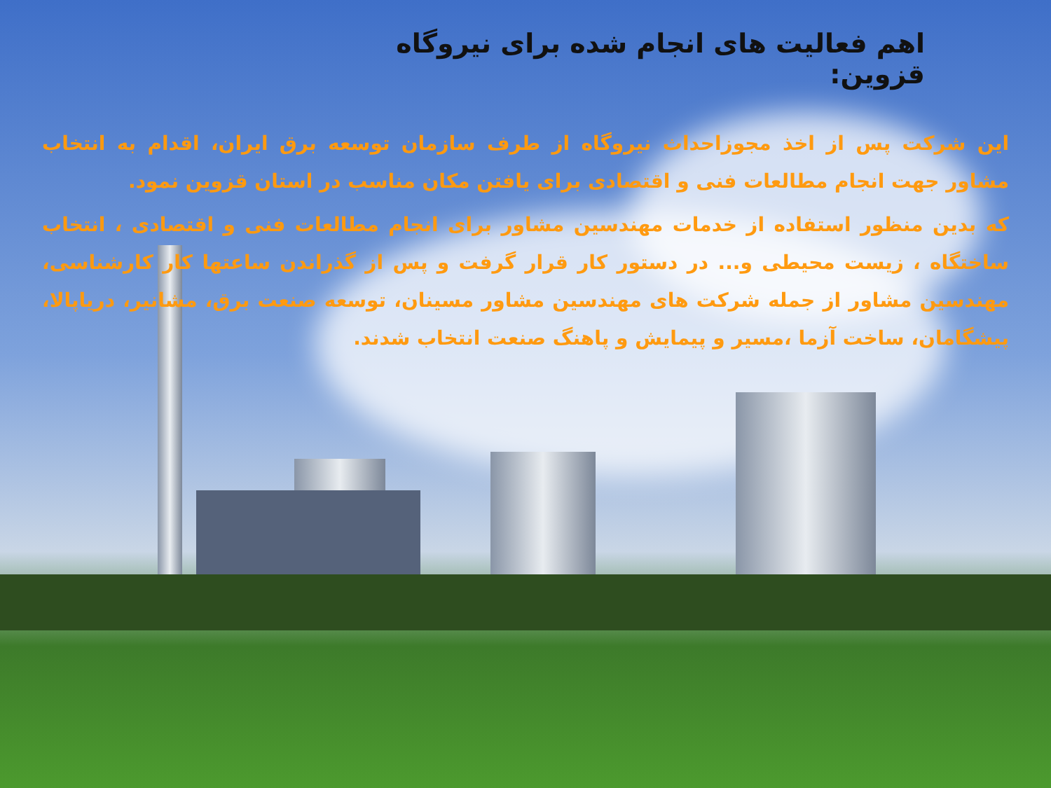اهم فعالیت های انجام شده برای نیروگاه قزوین:
این شرکت پس از اخذ مجوزاحداث نیروگاه از طرف سازمان توسعه برق ایران، اقدام به انتخاب مشاور جهت انجام مطالعات فنی و اقتصادی برای یافتن مکان مناسب در استان قزوین نمود.
که بدین منظور استفاده از خدمات مهندسین مشاور برای انجام مطالعات فنی و اقتصادی ، انتخاب ساختگاه ، زیست محیطی و... در دستور کار قرار گرفت و پس از گذراندن ساعتها کار کارشناسی، مهندسین مشاور از جمله شرکت های مهندسین مشاور مسینان، توسعه صنعت برق، مشانیر، دریاپالا، پیشگامان، ساخت آزما ،مسیر و پیمایش و پاهنگ صنعت انتخاب شدند.